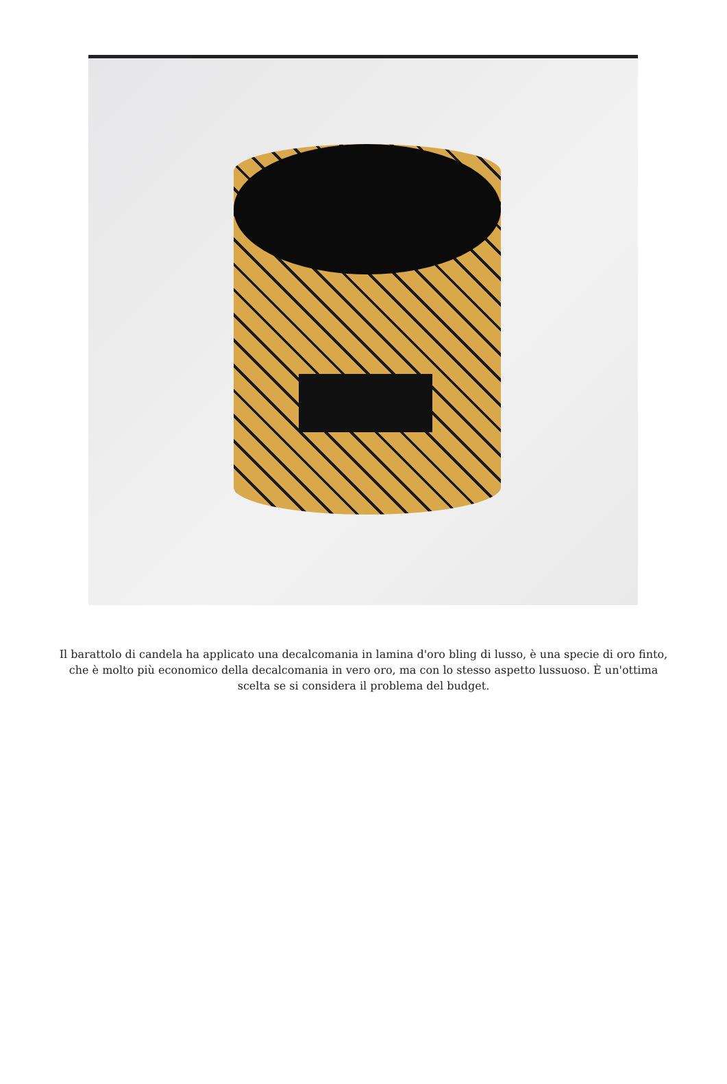Il barattolo di candela ha applicato una decalcomania in lamina d'oro bling di lusso, è una specie di oro finto, che è molto più economico della decalcomania in vero oro, ma con lo stesso aspetto lussuoso. È un'ottima scelta se si considera il problema del budget.